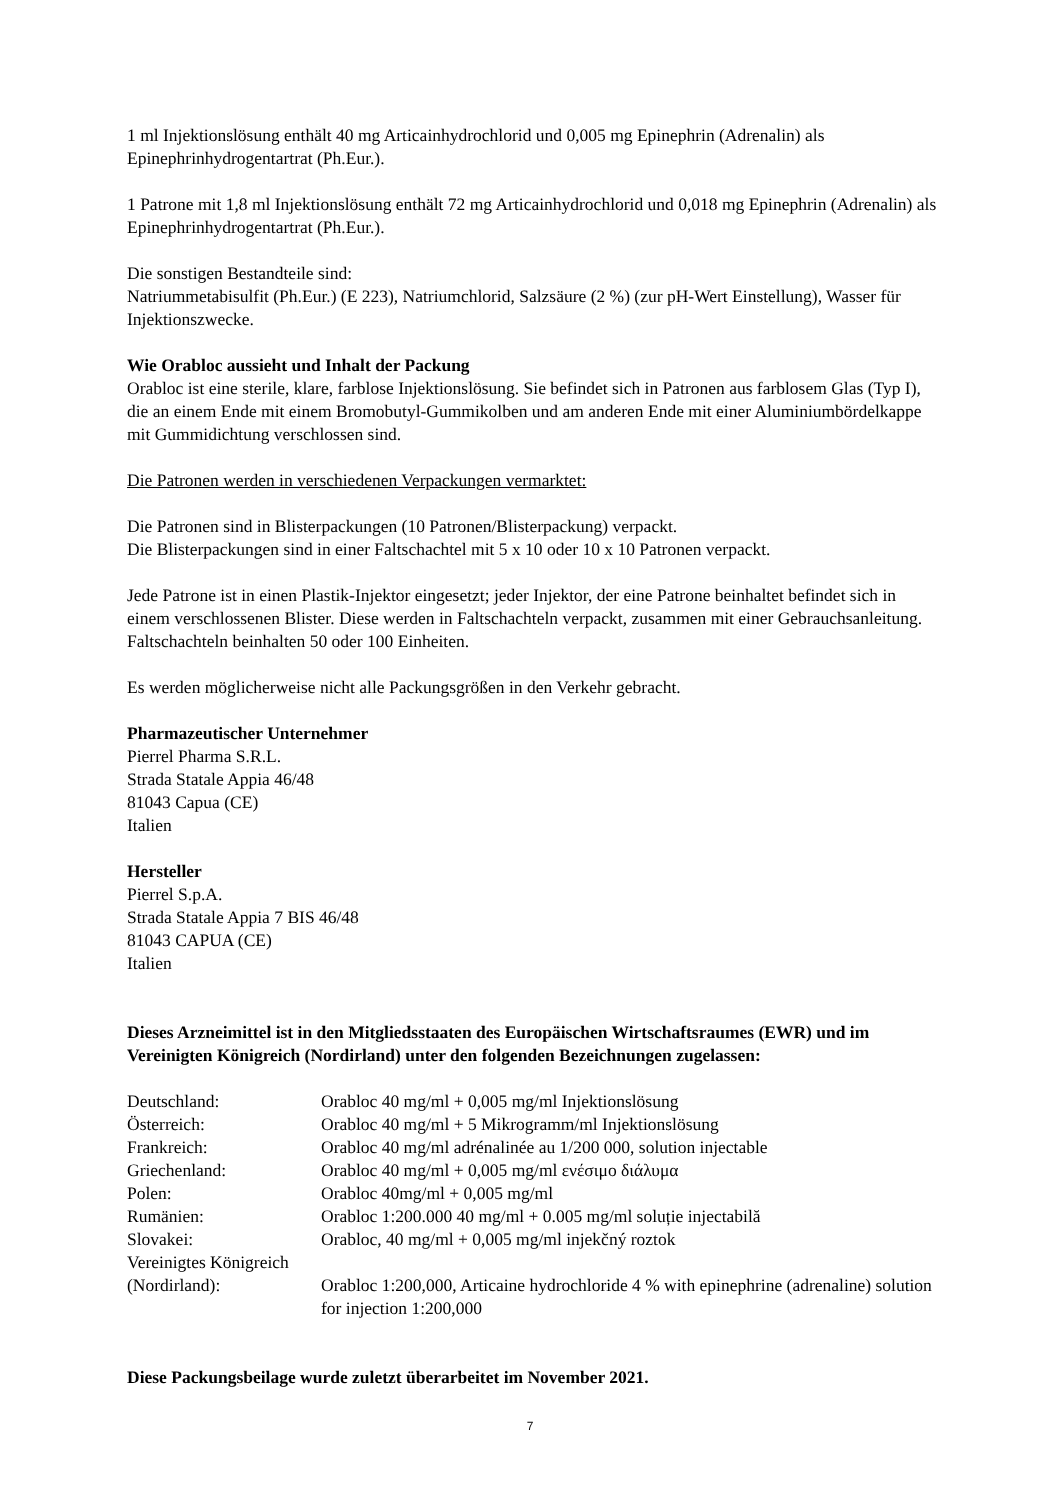1 ml Injektionslösung enthält 40 mg Articainhydrochlorid und 0,005 mg Epinephrin (Adrenalin) als Epinephrinhydrogentartrat (Ph.Eur.).
1 Patrone mit 1,8 ml Injektionslösung enthält 72 mg Articainhydrochlorid und 0,018 mg Epinephrin (Adrenalin) als Epinephrinhydrogentartrat (Ph.Eur.).
Die sonstigen Bestandteile sind:
Natriummetabisulfit (Ph.Eur.) (E 223), Natriumchlorid, Salzsäure (2 %) (zur pH-Wert Einstellung), Wasser für Injektionszwecke.
Wie Orabloc aussieht und Inhalt der Packung
Orabloc ist eine sterile, klare, farblose Injektionslösung. Sie befindet sich in Patronen aus farblosem Glas (Typ I), die an einem Ende mit einem Bromobutyl-Gummikolben und am anderen Ende mit einer Aluminiumbördelkappe mit Gummidichtung verschlossen sind.
Die Patronen werden in verschiedenen Verpackungen vermarktet:
Die Patronen sind in Blisterpackungen (10 Patronen/Blisterpackung) verpackt.
Die Blisterpackungen sind in einer Faltschachtel mit 5 x 10 oder 10 x 10 Patronen verpackt.
Jede Patrone ist in einen Plastik-Injektor eingesetzt; jeder Injektor, der eine Patrone beinhaltet befindet sich in einem verschlossenen Blister. Diese werden in Faltschachteln verpackt, zusammen mit einer Gebrauchsanleitung. Faltschachteln beinhalten 50 oder 100 Einheiten.
Es werden möglicherweise nicht alle Packungsgrößen in den Verkehr gebracht.
Pharmazeutischer Unternehmer
Pierrel Pharma S.R.L.
Strada Statale Appia 46/48
81043 Capua (CE)
Italien
Hersteller
Pierrel S.p.A.
Strada Statale Appia 7 BIS 46/48
81043 CAPUA (CE)
Italien
Dieses Arzneimittel ist in den Mitgliedsstaaten des Europäischen Wirtschaftsraumes (EWR) und im Vereinigten Königreich (Nordirland) unter den folgenden Bezeichnungen zugelassen:
| Deutschland: | Orabloc 40 mg/ml + 0,005 mg/ml Injektionslösung |
| Österreich: | Orabloc 40 mg/ml + 5 Mikrogramm/ml Injektionslösung |
| Frankreich: | Orabloc 40 mg/ml adrénalinée au 1/200 000, solution injectable |
| Griechenland: | Orabloc 40 mg/ml + 0,005 mg/ml ενέσιμο διάλυμα |
| Polen: | Orabloc 40mg/ml + 0,005 mg/ml |
| Rumänien: | Orabloc 1:200.000 40 mg/ml + 0.005 mg/ml soluție injectabilă |
| Slovakei: | Orabloc, 40 mg/ml + 0,005 mg/ml injekčný roztok |
| Vereinigtes Königreich (Nordirland): | Orabloc 1:200,000, Articaine hydrochloride 4 % with epinephrine (adrenaline) solution for injection 1:200,000 |
Diese Packungsbeilage wurde zuletzt überarbeitet im November 2021.
7